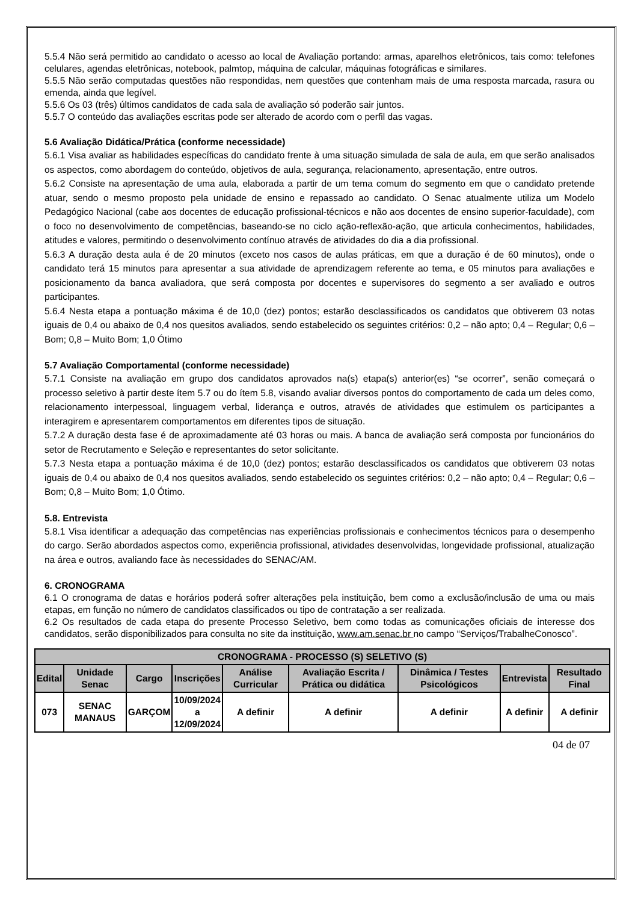5.5.4 Não será permitido ao candidato o acesso ao local de Avaliação portando: armas, aparelhos eletrônicos, tais como: telefones celulares, agendas eletrônicas, notebook, palmtop, máquina de calcular, máquinas fotográficas e similares.
5.5.5 Não serão computadas questões não respondidas, nem questões que contenham mais de uma resposta marcada, rasura ou emenda, ainda que legível.
5.5.6 Os 03 (três) últimos candidatos de cada sala de avaliação só poderão sair juntos.
5.5.7 O conteúdo das avaliações escritas pode ser alterado de acordo com o perfil das vagas.
5.6 Avaliação Didática/Prática (conforme necessidade)
5.6.1 Visa avaliar as habilidades específicas do candidato frente à uma situação simulada de sala de aula, em que serão analisados os aspectos, como abordagem do conteúdo, objetivos de aula, segurança, relacionamento, apresentação, entre outros.
5.6.2 Consiste na apresentação de uma aula, elaborada a partir de um tema comum do segmento em que o candidato pretende atuar, sendo o mesmo proposto pela unidade de ensino e repassado ao candidato. O Senac atualmente utiliza um Modelo Pedagógico Nacional (cabe aos docentes de educação profissional-técnicos e não aos docentes de ensino superior-faculdade), com o foco no desenvolvimento de competências, baseando-se no ciclo ação-reflexão-ação, que articula conhecimentos, habilidades, atitudes e valores, permitindo o desenvolvimento contínuo através de atividades do dia a dia profissional.
5.6.3 A duração desta aula é de 20 minutos (exceto nos casos de aulas práticas, em que a duração é de 60 minutos), onde o candidato terá 15 minutos para apresentar a sua atividade de aprendizagem referente ao tema, e 05 minutos para avaliações e posicionamento da banca avaliadora, que será composta por docentes e supervisores do segmento a ser avaliado e outros participantes.
5.6.4 Nesta etapa a pontuação máxima é de 10,0 (dez) pontos; estarão desclassificados os candidatos que obtiverem 03 notas iguais de 0,4 ou abaixo de 0,4 nos quesitos avaliados, sendo estabelecido os seguintes critérios: 0,2 – não apto; 0,4 – Regular; 0,6 – Bom; 0,8 – Muito Bom; 1,0 Ótimo
5.7 Avaliação Comportamental (conforme necessidade)
5.7.1 Consiste na avaliação em grupo dos candidatos aprovados na(s) etapa(s) anterior(es) “se ocorrer”, senão começará o processo seletivo à partir deste ítem 5.7 ou do ítem 5.8, visando avaliar diversos pontos do comportamento de cada um deles como, relacionamento interpessoal, linguagem verbal, liderança e outros, através de atividades que estimulem os participantes a interagirem e apresentarem comportamentos em diferentes tipos de situação.
5.7.2 A duração desta fase é de aproximadamente até 03 horas ou mais. A banca de avaliação será composta por funcionários do setor de Recrutamento e Seleção e representantes do setor solicitante.
5.7.3 Nesta etapa a pontuação máxima é de 10,0 (dez) pontos; estarão desclassificados os candidatos que obtiverem 03 notas iguais de 0,4 ou abaixo de 0,4 nos quesitos avaliados, sendo estabelecido os seguintes critérios: 0,2 – não apto; 0,4 – Regular; 0,6 – Bom; 0,8 – Muito Bom; 1,0 Ótimo.
5.8. Entrevista
5.8.1 Visa identificar a adequação das competências nas experiências profissionais e conhecimentos técnicos para o desempenho do cargo. Serão abordados aspectos como, experiência profissional, atividades desenvolvidas, longevidade profissional, atualização na área e outros, avaliando face às necessidades do SENAC/AM.
6. CRONOGRAMA
6.1 O cronograma de datas e horários poderá sofrer alterações pela instituição, bem como a exclusão/inclusão de uma ou mais etapas, em função no número de candidatos classificados ou tipo de contratação a ser realizada.
6.2 Os resultados de cada etapa do presente Processo Seletivo, bem como todas as comunicações oficiais de interesse dos candidatos, serão disponibilizados para consulta no site da instituição, www.am.senac.br no campo “Serviços/TrabalheConosco”.
| CRONOGRAMA - PROCESSO (S) SELETIVO (S) | | | | | | | | |
| --- | --- | --- | --- | --- | --- | --- | --- | --- |
| Edital | Unidade Senac | Cargo | Inscrições | Análise Curricular | Avaliação Escrita / Prática ou didática | Dinâmica / Testes Psicológicos | Entrevista | Resultado Final |
| 073 | SENAC MANAUS | GARÇOM | 10/09/2024 a 12/09/2024 | A definir | A definir | A definir | A definir | A definir |
04 de 07